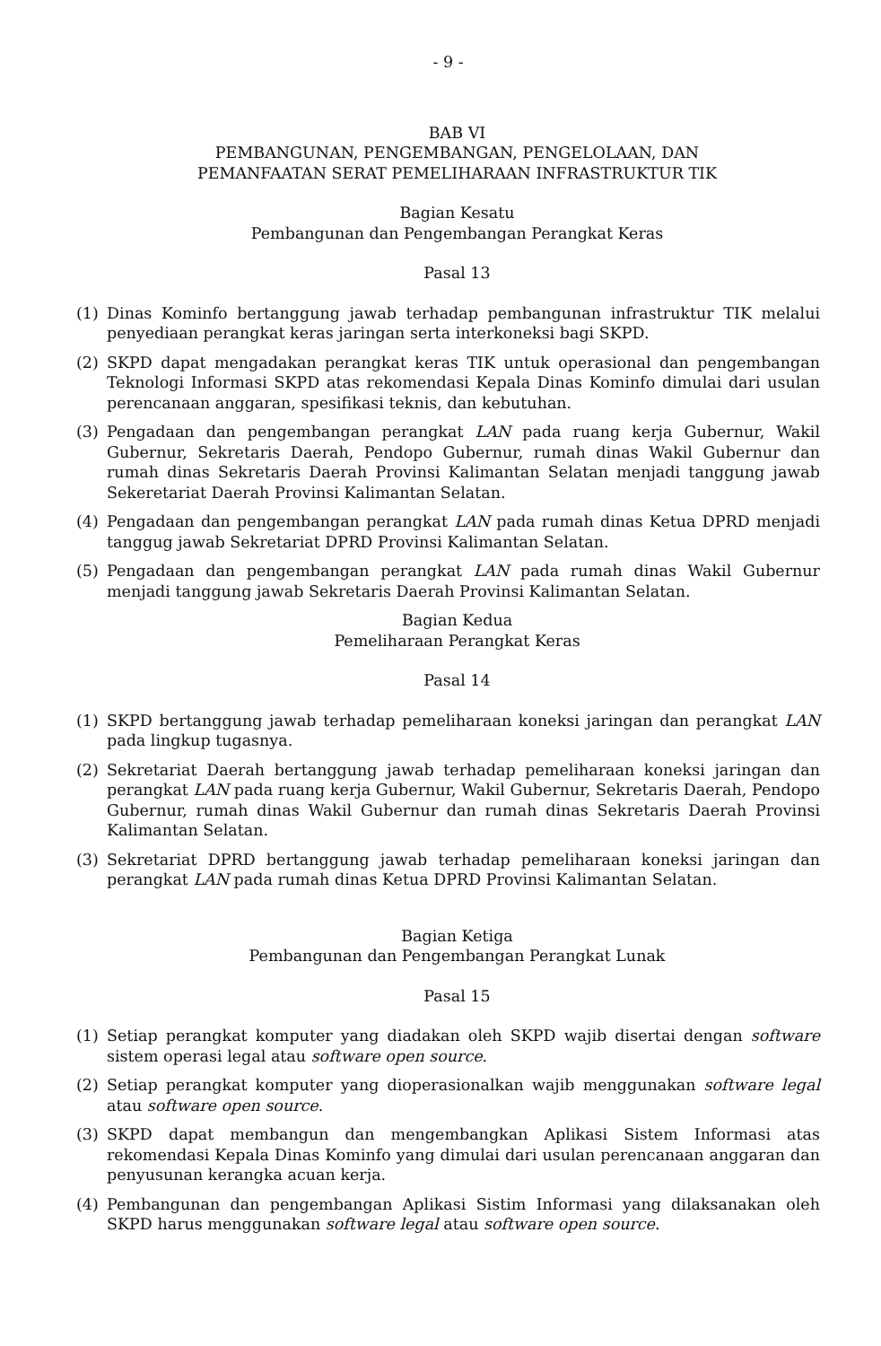- 9 -
BAB VI
PEMBANGUNAN, PENGEMBANGAN, PENGELOLAAN, DAN
PEMANFAATAN SERAT PEMELIHARAAN INFRASTRUKTUR TIK
Bagian Kesatu
Pembangunan dan Pengembangan Perangkat Keras
Pasal 13
(1) Dinas Kominfo bertanggung jawab terhadap pembangunan infrastruktur TIK melalui penyediaan perangkat keras jaringan serta interkoneksi bagi SKPD.
(2) SKPD dapat mengadakan perangkat keras TIK untuk operasional dan pengembangan Teknologi Informasi SKPD atas rekomendasi Kepala Dinas Kominfo dimulai dari usulan perencanaan anggaran, spesifikasi teknis, dan kebutuhan.
(3) Pengadaan dan pengembangan perangkat LAN pada ruang kerja Gubernur, Wakil Gubernur, Sekretaris Daerah, Pendopo Gubernur, rumah dinas Wakil Gubernur dan rumah dinas Sekretaris Daerah Provinsi Kalimantan Selatan menjadi tanggung jawab Sekeretariat Daerah Provinsi Kalimantan Selatan.
(4) Pengadaan dan pengembangan perangkat LAN pada rumah dinas Ketua DPRD menjadi tanggug jawab Sekretariat DPRD Provinsi Kalimantan Selatan.
(5) Pengadaan dan pengembangan perangkat LAN pada rumah dinas Wakil Gubernur menjadi tanggung jawab Sekretaris Daerah Provinsi Kalimantan Selatan.
Bagian Kedua
Pemeliharaan Perangkat Keras
Pasal 14
(1) SKPD bertanggung jawab terhadap pemeliharaan koneksi jaringan dan perangkat LAN pada lingkup tugasnya.
(2) Sekretariat Daerah bertanggung jawab terhadap pemeliharaan koneksi jaringan dan perangkat LAN pada ruang kerja Gubernur, Wakil Gubernur, Sekretaris Daerah, Pendopo Gubernur, rumah dinas Wakil Gubernur dan rumah dinas Sekretaris Daerah Provinsi Kalimantan Selatan.
(3) Sekretariat DPRD bertanggung jawab terhadap pemeliharaan koneksi jaringan dan perangkat LAN pada rumah dinas Ketua DPRD Provinsi Kalimantan Selatan.
Bagian Ketiga
Pembangunan dan Pengembangan Perangkat Lunak
Pasal 15
(1) Setiap perangkat komputer yang diadakan oleh SKPD wajib disertai dengan software sistem operasi legal atau software open source.
(2) Setiap perangkat komputer yang dioperasionalkan wajib menggunakan software legal atau software open source.
(3) SKPD dapat membangun dan mengembangkan Aplikasi Sistem Informasi atas rekomendasi Kepala Dinas Kominfo yang dimulai dari usulan perencanaan anggaran dan penyusunan kerangka acuan kerja.
(4) Pembangunan dan pengembangan Aplikasi Sistim Informasi yang dilaksanakan oleh SKPD harus menggunakan software legal atau software open source.